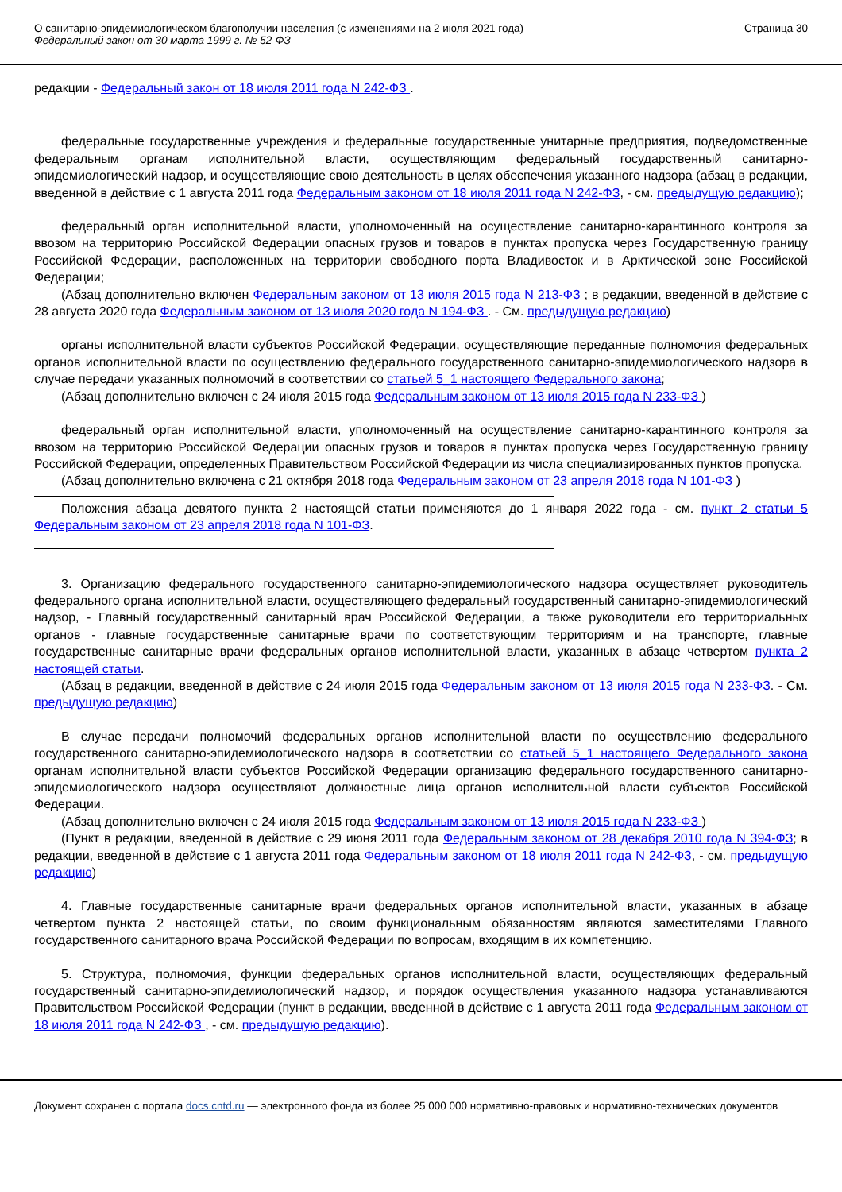О санитарно-эпидемиологическом благополучии населения (с изменениями на 2 июля 2021 года)
Федеральный закон от 30 марта 1999 г. № 52-ФЗ
Страница 30
редакции - Федеральный закон от 18 июля 2011 года N 242-ФЗ .
федеральные государственные учреждения и федеральные государственные унитарные предприятия, подведомственные федеральным органам исполнительной власти, осуществляющим федеральный государственный санитарно-эпидемиологический надзор, и осуществляющие свою деятельность в целях обеспечения указанного надзора (абзац в редакции, введенной в действие с 1 августа 2011 года Федеральным законом от 18 июля 2011 года N 242-ФЗ, - см. предыдущую редакцию);
федеральный орган исполнительной власти, уполномоченный на осуществление санитарно-карантинного контроля за ввозом на территорию Российской Федерации опасных грузов и товаров в пунктах пропуска через Государственную границу Российской Федерации, расположенных на территории свободного порта Владивосток и в Арктической зоне Российской Федерации;
(Абзац дополнительно включен Федеральным законом от 13 июля 2015 года N 213-ФЗ ; в редакции, введенной в действие с 28 августа 2020 года Федеральным законом от 13 июля 2020 года N 194-ФЗ . - См. предыдущую редакцию)
органы исполнительной власти субъектов Российской Федерации, осуществляющие переданные полномочия федеральных органов исполнительной власти по осуществлению федерального государственного санитарно-эпидемиологического надзора в случае передачи указанных полномочий в соответствии со статьей 5_1 настоящего Федерального закона;
(Абзац дополнительно включен с 24 июля 2015 года Федеральным законом от 13 июля 2015 года N 233-ФЗ )
федеральный орган исполнительной власти, уполномоченный на осуществление санитарно-карантинного контроля за ввозом на территорию Российской Федерации опасных грузов и товаров в пунктах пропуска через Государственную границу Российской Федерации, определенных Правительством Российской Федерации из числа специализированных пунктов пропуска.
(Абзац дополнительно включена с 21 октября 2018 года Федеральным законом от 23 апреля 2018 года N 101-ФЗ )
Положения абзаца девятого пункта 2 настоящей статьи применяются до 1 января 2022 года - см. пункт 2 статьи 5 Федеральным законом от 23 апреля 2018 года N 101-ФЗ.
3. Организацию федерального государственного санитарно-эпидемиологического надзора осуществляет руководитель федерального органа исполнительной власти, осуществляющего федеральный государственный санитарно-эпидемиологический надзор, - Главный государственный санитарный врач Российской Федерации, а также руководители его территориальных органов - главные государственные санитарные врачи по соответствующим территориям и на транспорте, главные государственные санитарные врачи федеральных органов исполнительной власти, указанных в абзаце четвертом пункта 2 настоящей статьи.
(Абзац в редакции, введенной в действие с 24 июля 2015 года Федеральным законом от 13 июля 2015 года N 233-ФЗ. - См. предыдущую редакцию)
В случае передачи полномочий федеральных органов исполнительной власти по осуществлению федерального государственного санитарно-эпидемиологического надзора в соответствии со статьей 5_1 настоящего Федерального закона органам исполнительной власти субъектов Российской Федерации организацию федерального государственного санитарно-эпидемиологического надзора осуществляют должностные лица органов исполнительной власти субъектов Российской Федерации.
(Абзац дополнительно включен с 24 июля 2015 года Федеральным законом от 13 июля 2015 года N 233-ФЗ )
(Пункт в редакции, введенной в действие с 29 июня 2011 года Федеральным законом от 28 декабря 2010 года N 394-ФЗ; в редакции, введенной в действие с 1 августа 2011 года Федеральным законом от 18 июля 2011 года N 242-ФЗ, - см. предыдущую редакцию)
4. Главные государственные санитарные врачи федеральных органов исполнительной власти, указанных в абзаце четвертом пункта 2 настоящей статьи, по своим функциональным обязанностям являются заместителями Главного государственного санитарного врача Российской Федерации по вопросам, входящим в их компетенцию.
5. Структура, полномочия, функции федеральных органов исполнительной власти, осуществляющих федеральный государственный санитарно-эпидемиологический надзор, и порядок осуществления указанного надзора устанавливаются Правительством Российской Федерации (пункт в редакции, введенной в действие с 1 августа 2011 года Федеральным законом от 18 июля 2011 года N 242-ФЗ , - см. предыдущую редакцию).
Документ сохранен с портала docs.cntd.ru — электронного фонда из более 25 000 000 нормативно-правовых и нормативно-технических документов